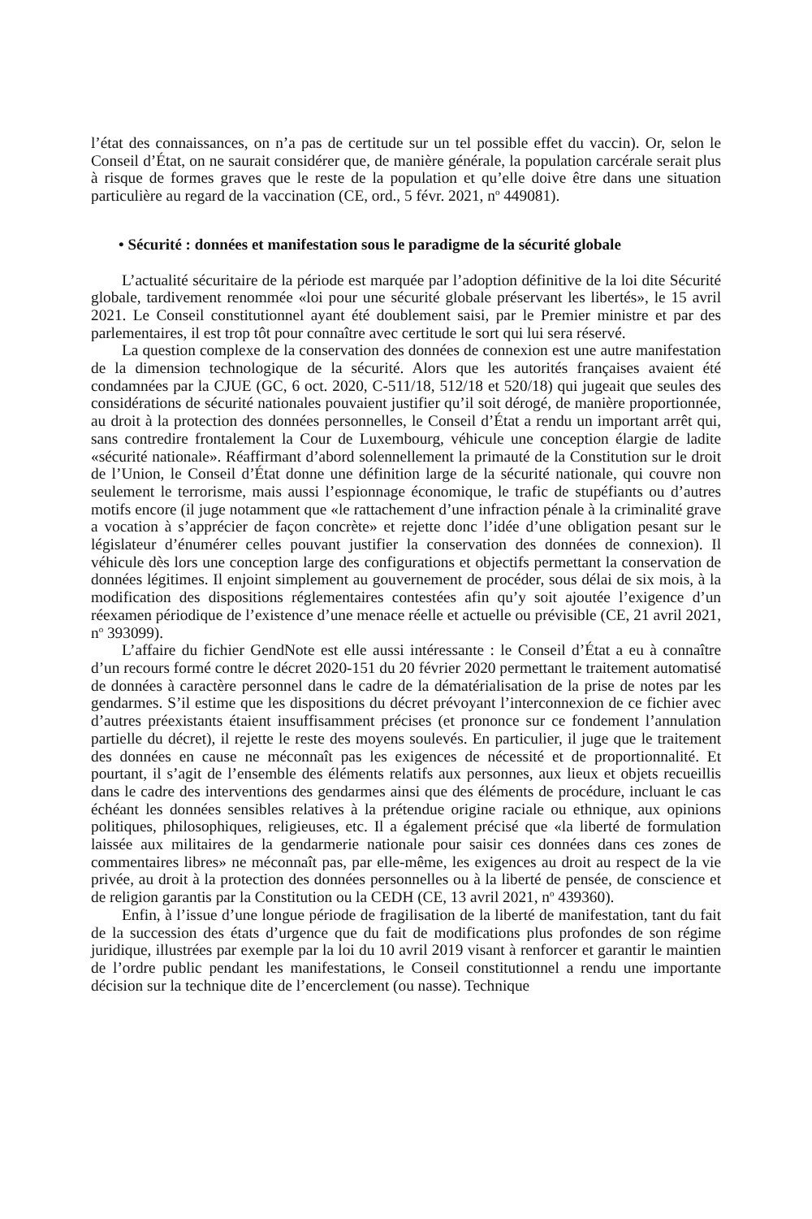l’état des connaissances, on n’a pas de certitude sur un tel possible effet du vaccin). Or, selon le Conseil d’État, on ne saurait considérer que, de manière générale, la population carcérale serait plus à risque de formes graves que le reste de la population et qu’elle doive être dans une situation particulière au regard de la vaccination (CE, ord., 5 févr. 2021, n<sup>o</sup> 449081).
• Sécurité : données et manifestation sous le paradigme de la sécurité globale
L’actualité sécuritaire de la période est marquée par l’adoption définitive de la loi dite Sécurité globale, tardivement renommée «loi pour une sécurité globale préservant les libertés», le 15 avril 2021. Le Conseil constitutionnel ayant été doublement saisi, par le Premier ministre et par des parlementaires, il est trop tôt pour connaître avec certitude le sort qui lui sera réservé.
La question complexe de la conservation des données de connexion est une autre manifestation de la dimension technologique de la sécurité. Alors que les autorités françaises avaient été condamnées par la CJUE (GC, 6 oct. 2020, C-511/18, 512/18 et 520/18) qui jugeait que seules des considérations de sécurité nationales pouvaient justifier qu’il soit dérogé, de manière proportionnée, au droit à la protection des données personnelles, le Conseil d’État a rendu un important arrêt qui, sans contredire frontalement la Cour de Luxembourg, véhicule une conception élargie de ladite «sécurité nationale». Réaffirmant d’abord solennellement la primauté de la Constitution sur le droit de l’Union, le Conseil d’État donne une définition large de la sécurité nationale, qui couvre non seulement le terrorisme, mais aussi l’espionnage économique, le trafic de stupéfiants ou d’autres motifs encore (il juge notamment que «le rattachement d’une infraction pénale à la criminalité grave a vocation à s’apprécier de façon concrète» et rejette donc l’idée d’une obligation pesant sur le législateur d’énumérer celles pouvant justifier la conservation des données de connexion). Il véhicule dès lors une conception large des configurations et objectifs permettant la conservation de données légitimes. Il enjoint simplement au gouvernement de procéder, sous délai de six mois, à la modification des dispositions réglementaires contestées afin qu’y soit ajoutée l’exigence d’un réexamen périodique de l’existence d’une menace réelle et actuelle ou prévisible (CE, 21 avril 2021, n<sup>o</sup> 393099).
L’affaire du fichier GendNote est elle aussi intéressante : le Conseil d’État a eu à connaître d’un recours formé contre le décret 2020-151 du 20 février 2020 permettant le traitement automatisé de données à caractère personnel dans le cadre de la dématérialisation de la prise de notes par les gendarmes. S’il estime que les dispositions du décret prévoyant l’interconnexion de ce fichier avec d’autres préexistants étaient insuffisamment précises (et prononce sur ce fondement l’annulation partielle du décret), il rejette le reste des moyens soulevés. En particulier, il juge que le traitement des données en cause ne méconnaît pas les exigences de nécessité et de proportionnalité. Et pourtant, il s’agit de l’ensemble des éléments relatifs aux personnes, aux lieux et objets recueillis dans le cadre des interventions des gendarmes ainsi que des éléments de procédure, incluant le cas échéant les données sensibles relatives à la prétendue origine raciale ou ethnique, aux opinions politiques, philosophiques, religieuses, etc. Il a également précisé que «la liberté de formulation laissée aux militaires de la gendarmerie nationale pour saisir ces données dans ces zones de commentaires libres» ne méconnaît pas, par elle-même, les exigences au droit au respect de la vie privée, au droit à la protection des données personnelles ou à la liberté de pensée, de conscience et de religion garantis par la Constitution ou la CEDH (CE, 13 avril 2021, n<sup>o</sup> 439360).
Enfin, à l’issue d’une longue période de fragilisation de la liberté de manifestation, tant du fait de la succession des états d’urgence que du fait de modifications plus profondes de son régime juridique, illustrées par exemple par la loi du 10 avril 2019 visant à renforcer et garantir le maintien de l’ordre public pendant les manifestations, le Conseil constitutionnel a rendu une importante décision sur la technique dite de l’encerclement (ou nasse). Technique